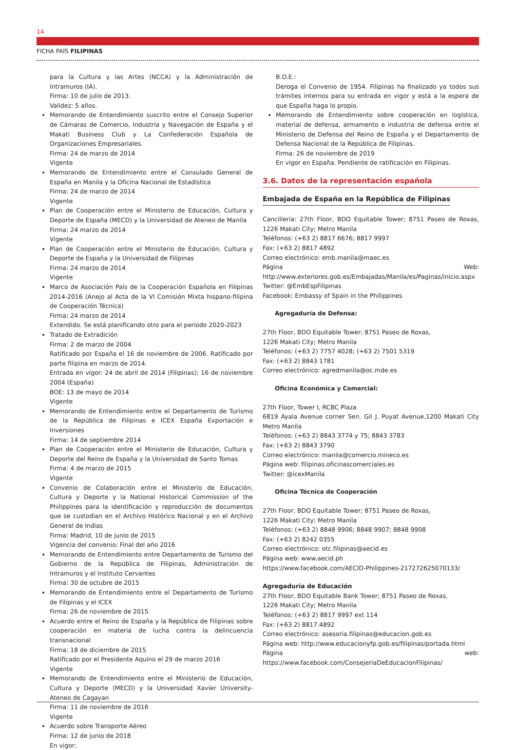14
FICHA PAÍS FILIPINAS
para la Cultura y las Artes (NCCA) y la Administración de Intramuros (IA).
Firma: 10 de julio de 2013.
Validez: 5 años.
Memorando de Entendimiento suscrito entre el Consejo Superior de Cámaras de Comercio, Industria y Navegación de España y el Makati Business Club y La Confederación Española de Organizaciones Empresariales.
Firma: 24 de marzo de 2014
Vigente
Memorando de Entendimiento entre el Consulado General de España en Manila y la Oficina Nacional de Estadística
Firma: 24 de marzo de 2014
Vigente
Plan de Cooperación entre el Ministerio de Educación, Cultura y Deporte de España (MECD) y la Universidad de Ateneo de Manila
Firma: 24 marzo de 2014
Vigente
Plan de Cooperación entre el Ministerio de Educación, Cultura y Deporte de España y la Universidad de Filipinas
Firma: 24 marzo de 2014
Vigente
Marco de Asociación País de la Cooperación Española en Filipinas 2014-2016 (Anejo al Acta de la VI Comisión Mixta hispano-filipina de Cooperación Técnica)
Firma: 24 marzo de 2014
Extendido. Se está planificando otro para el periodo 2020-2023
Tratado de Extradición
Firma: 2 de marzo de 2004
Ratificado por España el 16 de noviembre de 2006. Ratificado por parte filipina en marzo de 2014.
Entrada en vigor: 24 de abril de 2014 (Filipinas); 16 de noviembre 2004 (España)
BOE: 13 de mayo de 2014
Vigente
Memorando de Entendimiento entre el Departamento de Turismo de la República de Filipinas e ICEX España Exportación e Inversiones
Firma: 14 de septiembre 2014
Plan de Cooperación entre el Ministerio de Educación, Cultura y Deporte del Reino de España y la Universidad de Santo Tomas
Firma: 4 de marzo de 2015
Vigente
Convenio de Colaboración entre el Ministerio de Educación, Cultura y Deporte y la National Historical Commission of the Philippines para la identificación y reproducción de documentos que se custodian en el Archivo Histórico Nacional y en el Archivo General de Indias
Firma: Madrid, 10 de junio de 2015
Vigencia del convenio: Final del año 2016
Memorando de Entendimiento entre Departamento de Turismo del Gobierno de la República de Filipinas, Administración de Intramuros y el Instituto Cervantes
Firma: 30 de octubre de 2015
Memorando de Entendimiento entre el Departamento de Turismo de Filipinas y el ICEX
Firma: 26 de noviembre de 2015
Acuerdo entre el Reino de España y la República de Filipinas sobre cooperación en materia de lucha contra la delincuencia transnacional
Firma: 18 de diciembre de 2015
Ratificado por el Presidente Aquino el 29 de marzo 2016
Vigente
Memorando de Entendimiento entre el Ministerio de Educación, Cultura y Deporte (MECD) y la Universidad Xavier University-Ateneo de Cagayan
Firma: 11 de noviembre de 2016
Vigente
Acuerdo sobre Transporte Aéreo
Firma: 12 de junio de 2018
En vigor:
B.O.E.:
Deroga el Convenio de 1954. Filipinas ha finalizado ya todos sus trámites internos para su entrada en vigor y está a la espera de que España haga lo propio.
Memorando de Entendimiento sobre cooperación en logística, material de defensa, armamento e industria de defensa entre el Ministerio de Defensa del Reino de España y el Departamento de Defensa Nacional de la República de Filipinas.
Firma: 26 de noviembre de 2019
En vigor en España. Pendiente de ratificación en Filipinas.
3.6. Datos de la representación española
Embajada de España en la República de Filipinas
Cancillería: 27th Floor, BDO Equitable Tower; 8751 Paseo de Roxas, 1226 Makati City; Metro Manila
Teléfonos: (+63 2) 8817 6676; 8817 9997
Fax: (+63 2) 8817 4892
Correo electrónico: emb.manila@maec.es
Página Web: http://www.exteriores.gob.es/Embajadas/Manila/es/Paginas/inicio.aspx
Twitter: @EmbEspFilipinas
Facebook: Embassy of Spain in the Philippines
Agregaduría de Defensa:
27th Floor, BDO Equitable Tower; 8751 Paseo de Roxas,
1226 Makati City; Metro Manila
Teléfonos: (+63 2) 7757 4028; (+63 2) 7501 5319
Fax: (+63 2) 8843 1781
Correo electrónico: agredmanila@oc.mde.es
Oficina Económica y Comercial:
27th Floor, Tower I, RCBC Plaza
6819 Ayala Avenue corner Sen. Gil J. Puyat Avenue,1200 Makati City Metro Manila
Teléfonos: (+63 2) 8843 3774 y 75; 8843 3783
Fax: (+63 2) 8843 3790
Correo electrónico: manila@comercio.mineco.es
Página web: filipinas.oficinascomerciales.es
Twitter: @icexManila
Oficina Técnica de Cooperación
27th Floor, BDO Equitable Tower; 8751 Paseo de Roxas,
1226 Makati City; Metro Manila
Teléfonos: (+63 2) 8848 9906; 8848 9907; 8848 9908
Fax: (+63 2) 8242 0355
Correo electrónico: otc.filipinas@aecid.es
Página web: www.aecid.ph
https://www.facebook.com/AECID-Philippines-217272625070133/
Agregaduría de Educación
27th Floor, BDO Equitable Bank Tower; 8751 Paseo de Roxas,
1226 Makati City; Metro Manila
Teléfonos: (+63 2) 8817 9997 ext 114
Fax: (+63 2) 8817.4892
Correo electrónico: asesoria.filipinas@educacion.gob.es
Página web: http://www.educacionyfp.gob.es/filipinas/portada.html
Página web: https://www.facebook.com/ConsejeriaDeEducacionFilipinas/